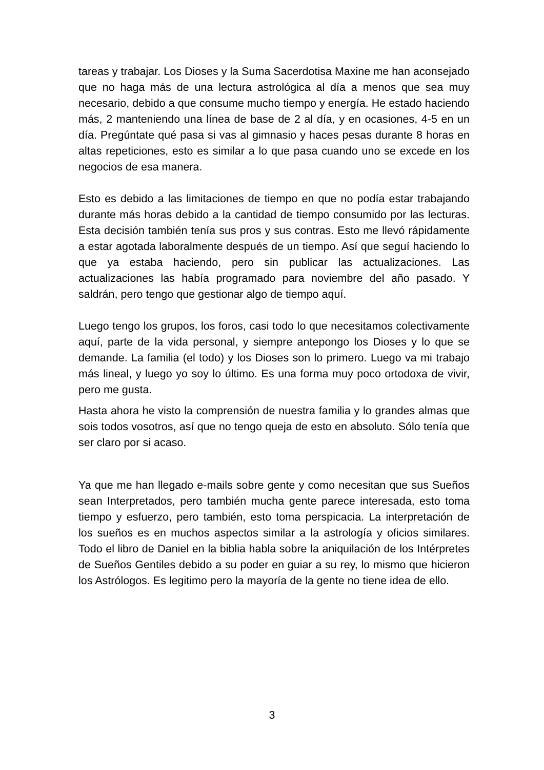tareas y trabajar. Los Dioses y la Suma Sacerdotisa Maxine me han aconsejado que no haga más de una lectura astrológica al día a menos que sea muy necesario, debido a que consume mucho tiempo y energía. He estado haciendo más, 2 manteniendo una línea de base de 2 al día, y en ocasiones, 4-5 en un día. Pregúntate qué pasa si vas al gimnasio y haces pesas durante 8 horas en altas repeticiones, esto es similar a lo que pasa cuando uno se excede en los negocios de esa manera.
Esto es debido a las limitaciones de tiempo en que no podía estar trabajando durante más horas debido a la cantidad de tiempo consumido por las lecturas. Esta decisión también tenía sus pros y sus contras. Esto me llevó rápidamente a estar agotada laboralmente después de un tiempo. Así que seguí haciendo lo que ya estaba haciendo, pero sin publicar las actualizaciones. Las actualizaciones las había programado para noviembre del año pasado. Y saldrán, pero tengo que gestionar algo de tiempo aquí.
Luego tengo los grupos, los foros, casi todo lo que necesitamos colectivamente aquí, parte de la vida personal, y siempre antepongo los Dioses y lo que se demande. La familia (el todo) y los Dioses son lo primero. Luego va mi trabajo más lineal, y luego yo soy lo último. Es una forma muy poco ortodoxa de vivir, pero me gusta.
Hasta ahora he visto la comprensión de nuestra familia y lo grandes almas que sois todos vosotros, así que no tengo queja de esto en absoluto. Sólo tenía que ser claro por si acaso.
Ya que me han llegado e-mails sobre gente y como necesitan que sus Sueños sean Interpretados, pero también mucha gente parece interesada, esto toma tiempo y esfuerzo, pero también, esto toma perspicacia. La interpretación de los sueños es en muchos aspectos similar a la astrología y oficios similares. Todo el libro de Daniel en la biblia habla sobre la aniquilación de los Intérpretes de Sueños Gentiles debido a su poder en guiar a su rey, lo mismo que hicieron los Astrólogos. Es legitimo pero la mayoría de la gente no tiene idea de ello.
3